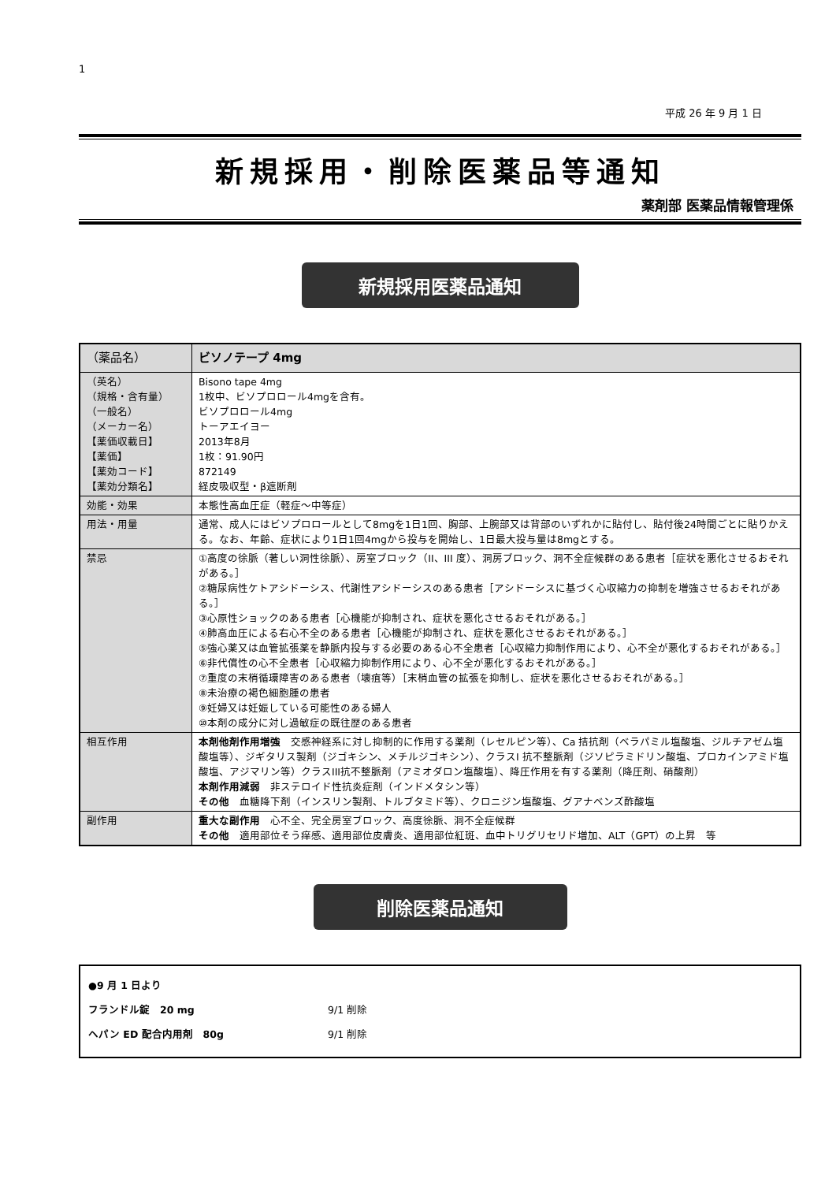1
平成 26 年 9 月 1 日
新規採用・削除医薬品等通知
薬剤部 医薬品情報管理係
新規採用医薬品通知
| （薬品名） | ビソノテープ 4mg |
| （英名） （規格・含有量） （一般名） （メーカー名） 【薬価収載日】 【薬価】 【薬効コード】 【薬効分類名】 | Bisono tape 4mg 1枚中、ビソプロロール4mgを含有。 ビソプロロール4mg トーアエイヨー 2013年8月 1枚：91.90円 872149 経皮吸収型・β遮断剤 |
| 効能・効果 | 本態性高血圧症（軽症～中等症） |
| 用法・用量 | 通常、成人にはビソプロロールとして8mgを1日1回、胸部、上腕部又は背部のいずれかに貼付し、貼付後24時間ごとに貼りかえる。なお、年齢、症状により1日1回4mgから投与を開始し、1日最大投与量は8mgとする。 |
| 禁忌 | ①高度の徐脈（著しい洞性徐脈）、房室ブロック（II、III 度）、洞房ブロック、洞不全症候群のある患者［症状を悪化させるおそれがある。］ ②糖尿病性ケトアシドーシス、代謝性アシドーシスのある患者［アシドーシスに基づく心収縮力の抑制を増強させるおそれがある。］ ③心原性ショックのある患者［心機能が抑制され、症状を悪化させるおそれがある。］ ④肺高血圧による右心不全のある患者［心機能が抑制され、症状を悪化させるおそれがある。］ ⑤強心薬又は血管拡張薬を静脈内投与する必要のある心不全患者［心収縮力抑制作用により、心不全が悪化するおそれがある。］ ⑥非代償性の心不全患者［心収縮力抑制作用により、心不全が悪化するおそれがある。］ ⑦重度の末梢循環障害のある患者（壊疽等）［末梢血管の拡張を抑制し、症状を悪化させるおそれがある。］ ⑧未治療の褐色細胞腫の患者 ⑨妊婦又は妊娠している可能性のある婦人 ⑩本剤の成分に対し過敏症の既往歴のある患者 |
| 相互作用 | 本剤他剤作用増強 交感神経系に対し抑制的に作用する薬剤（レセルピン等）、Ca 拮抗剤（ベラパミル塩酸塩、ジルチアゼム塩酸塩等）、ジギタリス製剤（ジゴキシン、メチルジゴキシン）、クラスI 抗不整脈剤（ジソピラミドリン酸塩、プロカインアミド塩酸塩、アジマリン等）クラスIII抗不整脈剤（アミオダロン塩酸塩）、降圧作用を有する薬剤（降圧剤、硝酸剤） 本剤作用減弱 非ステロイド性抗炎症剤（インドメタシン等） その他 血糖降下剤（インスリン製剤、トルブタミド等）、クロニジン塩酸塩、グアナベンズ酢酸塩 |
| 副作用 | 重大な副作用 心不全、完全房室ブロック、高度徐脈、洞不全症候群 その他 適用部位そう痒感、適用部位皮膚炎、適用部位紅斑、血中トリグリセリド増加、ALT（GPT）の上昇 等 |
削除医薬品通知
●9 月 1 日より
フランドル錠　20 mg 9/1 削除
ヘパン ED 配合内用剤　80g 9/1 削除